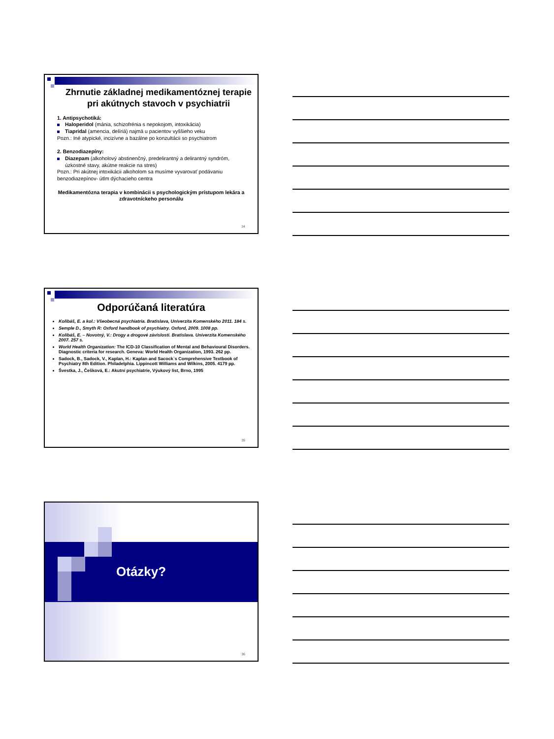Zhrnutie základnej medikamentóznej terapie pri akútnych stavoch v psychiatrii
1. Antipsychotiká:
Haloperidol (mánia, schizofrénia s nepokojom, intoxikácia)
Tiapridal (amencia, delíriá) najmä u pacientov vyššieho veku
Pozn.: Iné atypické, incizívne a bazálne po konzultácii so psychiatrom
2. Benzodiazepíny:
Diazepam (alkoholový abstinenčný, predelirantný a delirantný syndróm, úzkostné stavy, akútne reakcie na stres)
Pozn.: Pri akútnej intoxikácii alkoholom sa musíme vyvarovať podávaniu benzodiazepínov- útlm dýchacieho centra
Medikamentózna terapia v kombinácii s psychologickým prístupom lekára a zdravotníckeho personálu
34
Odporúčaná literatúra
Kolibáš, E. a kol.: Všeobecná psychiatria. Bratislava, Univerzita Komenského 2011. 184 s.
Semple D., Smyth R: Oxford handbook of psychiatry. Oxford, 2009. 1008 pp.
Kolibáš, E. – Novotný, V.: Drogy a drogové závislosti. Bratislava. Univerzita Komenského 2007. 257 s.
World Health Organization: The ICD-10 Classification of Mental and Behavioural Disorders. Diagnostic criteria for research. Geneva: World Health Organization, 1993. 262 pp.
Sadock, B., Sadock, V., Kaplan, H.: Kaplan and Sacock`s Comprehensive Textbook of Psychiatry 8th Edition. Philadelphia. Lippincott Williams and Wilkins, 2005. 4179 pp.
Švestka, J., Češková, E.: Akutní psychiatrie, Výukový list, Brno, 1995
35
Otázky?
36